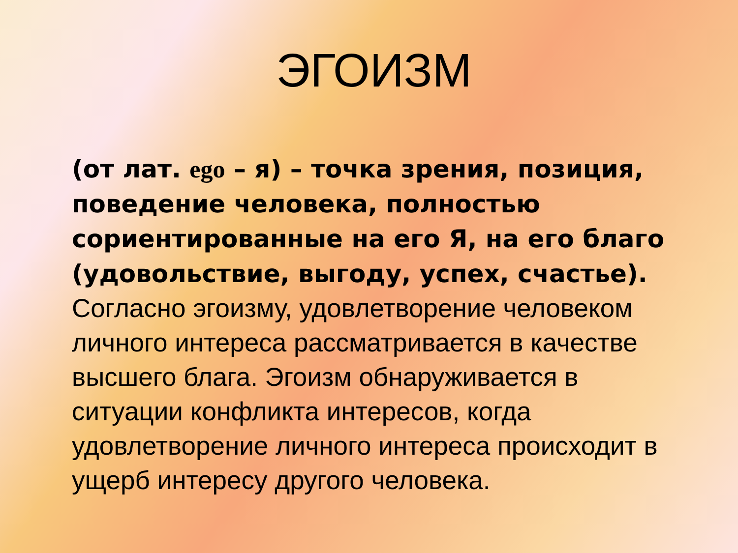ЭГОИЗМ
(от лат. ego – я) – точка зрения, позиция, поведение человека, полностью сориентированные на его Я, на его благо (удовольствие, выгоду, успех, счастье). Согласно эгоизму, удовлетворение человеком личного интереса рассматривается в качестве высшего блага. Эгоизм обнаруживается в ситуации конфликта интересов, когда удовлетворение личного интереса происходит в ущерб интересу другого человека.